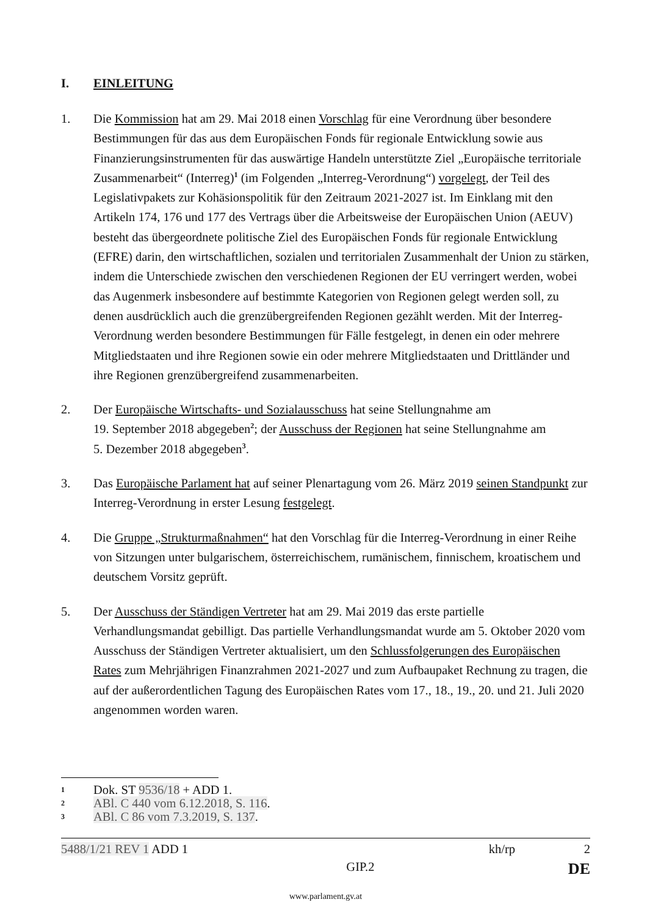I. EINLEITUNG
1. Die Kommission hat am 29. Mai 2018 einen Vorschlag für eine Verordnung über besondere Bestimmungen für das aus dem Europäischen Fonds für regionale Entwicklung sowie aus Finanzierungsinstrumenten für das auswärtige Handeln unterstützte Ziel „Europäische territoriale Zusammenarbeit“ (Interreg)<sup>1</sup> (im Folgenden „Interreg-Verordnung“) vorgelegt, der Teil des Legislativpakets zur Kohäsionspolitik für den Zeitraum 2021-2027 ist. Im Einklang mit den Artikeln 174, 176 und 177 des Vertrags über die Arbeitsweise der Europäischen Union (AEUV) besteht das übergeordnete politische Ziel des Europäischen Fonds für regionale Entwicklung (EFRE) darin, den wirtschaftlichen, sozialen und territorialen Zusammenhalt der Union zu stärken, indem die Unterschiede zwischen den verschiedenen Regionen der EU verringert werden, wobei das Augenmerk insbesondere auf bestimmte Kategorien von Regionen gelegt werden soll, zu denen ausdrücklich auch die grenzübergreifenden Regionen gezählt werden. Mit der Interreg-Verordnung werden besondere Bestimmungen für Fälle festgelegt, in denen ein oder mehrere Mitgliedstaaten und ihre Regionen sowie ein oder mehrere Mitgliedstaaten und Drittländer und ihre Regionen grenzübergreifend zusammenarbeiten.
2. Der Europäische Wirtschafts- und Sozialausschuss hat seine Stellungnahme am
19. September 2018 abgegeben<sup>2</sup>; der Ausschuss der Regionen hat seine Stellungnahme am
5. Dezember 2018 abgegeben<sup>3</sup>.
3. Das Europäische Parlament hat auf seiner Plenartagung vom 26. März 2019 seinen Standpunkt zur Interreg-Verordnung in erster Lesung festgelegt.
4. Die Gruppe „Strukturmaßnahmen“ hat den Vorschlag für die Interreg-Verordnung in einer Reihe von Sitzungen unter bulgarischem, österreichischem, rumänischem, finnischem, kroatischem und deutschem Vorsitz geprüft.
5. Der Ausschuss der Ständigen Vertreter hat am 29. Mai 2019 das erste partielle Verhandlungsmandat gebilligt. Das partielle Verhandlungsmandat wurde am 5. Oktober 2020 vom Ausschuss der Ständigen Vertreter aktualisiert, um den Schlussfolgerungen des Europäischen Rates zum Mehrjährigen Finanzrahmen 2021-2027 und zum Aufbaupaket Rechnung zu tragen, die auf der außerordentlichen Tagung des Europäischen Rates vom 17., 18., 19., 20. und 21. Juli 2020 angenommen worden waren.
1
Dok. ST 9536/18 + ADD 1.
2
ABl. C 440 vom 6.12.2018, S. 116.
3
ABl. C 86 vom 7.3.2019, S. 137.
5488/1/21 REV 1 ADD 1 kh/rp 2
GIP.2 DE
www.parlament.gv.at